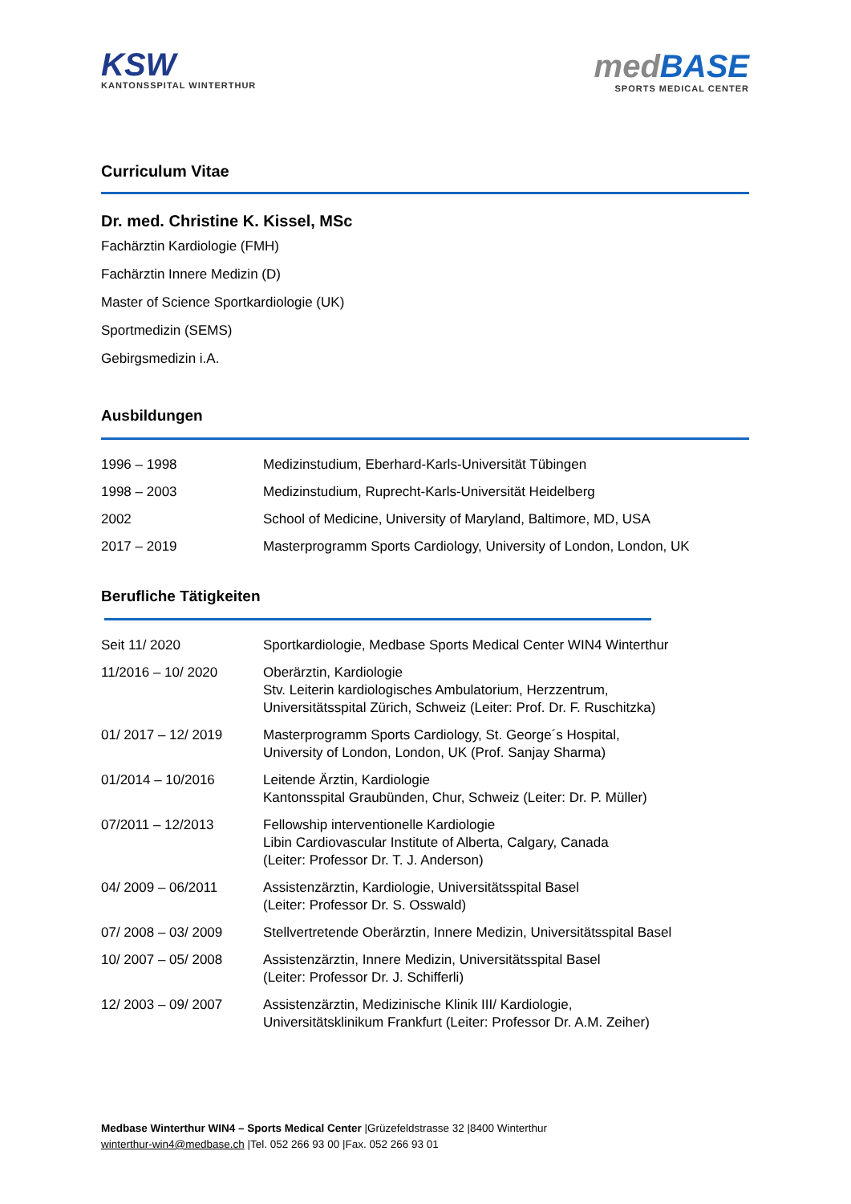KSW
KANTONSSPITAL WINTERTHUR
medBASE
SPORTS MEDICAL CENTER
Curriculum Vitae
Dr. med. Christine K. Kissel, MSc
Fachärztin Kardiologie (FMH)
Fachärztin Innere Medizin (D)
Master of Science Sportkardiologie (UK)
Sportmedizin (SEMS)
Gebirgsmedizin i.A.
Ausbildungen
| 1996 – 1998 | Medizinstudium, Eberhard-Karls-Universität Tübingen |
| 1998 – 2003 | Medizinstudium, Ruprecht-Karls-Universität Heidelberg |
| 2002 | School of Medicine, University of Maryland, Baltimore, MD, USA |
| 2017 – 2019 | Masterprogramm Sports Cardiology, University of London, London, UK |
Berufliche Tätigkeiten
| Seit 11/ 2020 | Sportkardiologie, Medbase Sports Medical Center WIN4 Winterthur |
| 11/2016 – 10/ 2020 | Oberärztin, Kardiologie Stv. Leiterin kardiologisches Ambulatorium, Herzzentrum, Universitätsspital Zürich, Schweiz (Leiter: Prof. Dr. F. Ruschitzka) |
| 01/ 2017 – 12/ 2019 | Masterprogramm Sports Cardiology, St. George´s Hospital, University of London, London, UK (Prof. Sanjay Sharma) |
| 01/2014 – 10/2016 | Leitende Ärztin, Kardiologie Kantonsspital Graubünden, Chur, Schweiz (Leiter: Dr. P. Müller) |
| 07/2011 – 12/2013 | Fellowship interventionelle Kardiologie Libin Cardiovascular Institute of Alberta, Calgary, Canada (Leiter: Professor Dr. T. J. Anderson) |
| 04/ 2009 – 06/2011 | Assistenzärztin, Kardiologie, Universitätsspital Basel (Leiter: Professor Dr. S. Osswald) |
| 07/ 2008 – 03/ 2009 | Stellvertretende Oberärztin, Innere Medizin, Universitätsspital Basel |
| 10/ 2007 – 05/ 2008 | Assistenzärztin, Innere Medizin, Universitätsspital Basel (Leiter: Professor Dr. J. Schifferli) |
| 12/ 2003 – 09/ 2007 | Assistenzärztin, Medizinische Klinik III/ Kardiologie, Universitätsklinikum Frankfurt (Leiter: Professor Dr. A.M. Zeiher) |
Medbase Winterthur WIN4 – Sports Medical Center |Grüzefeldstrasse 32 |8400 Winterthur
winterthur-win4@medbase.ch |Tel. 052 266 93 00 |Fax. 052 266 93 01